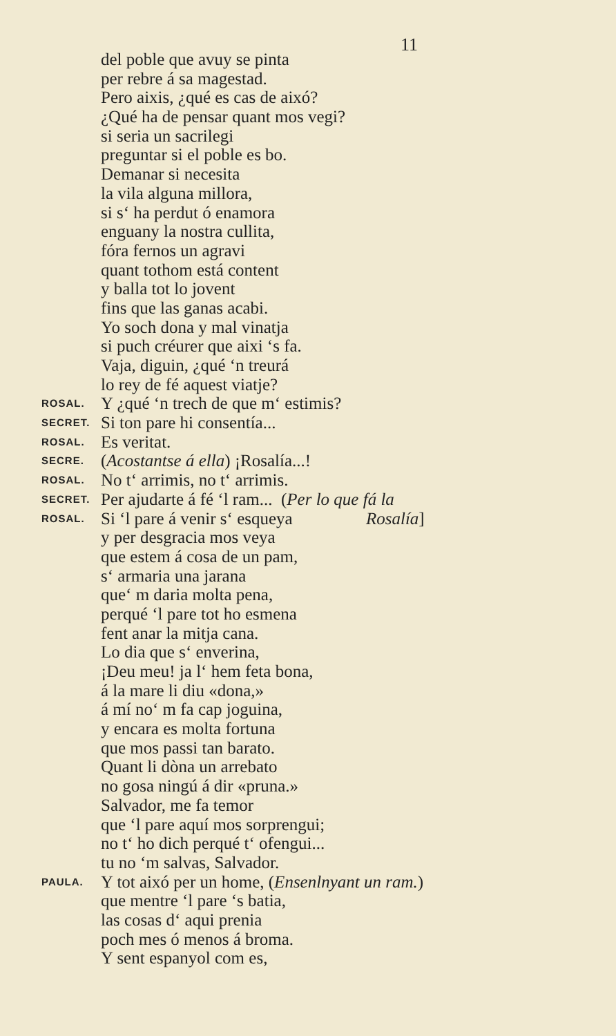11
del poble que avuy se pinta
per rebre á sa magestad.
Pero aixis, ¿qué es cas de aixó?
¿Qué ha de pensar quant mos vegi?
si seria un sacrilegi
preguntar si el poble es bo.
Demanar si necesita
la vila alguna millora,
si s‘ ha perdut ó enamora
enguany la nostra cullita,
fóra fernos un agravi
quant tothom está content
y balla tot lo jovent
fins que las ganas acabi.
Yo soch dona y mal vinatja
si puch créurer que aixi ‘s fa.
Vaja, diguin, ¿qué ‘n treurá
lo rey de fé aquest viatje?
ROSAL. Y ¿qué ‘n trech de que m‘ estimis?
SECRET. Si ton pare hi consentía...
ROSAL. Es veritat.
SECRE. (Acostantse á ella) ¡Rosalía...!
ROSAL. No t‘ arrimis, no t‘ arrimis.
SECRET. Per ajudarte á fé ‘l ram... (Per lo que fá la
ROSAL. Si ‘l pare á venir s‘ esqueya Rosalía]
y per desgracia mos veya
que estem á cosa de un pam,
s‘ armaria una jarana
que‘ m daria molta pena,
perqué ‘l pare tot ho esmena
fent anar la mitja cana.
Lo dia que s‘ enverina,
¡Deu meu! ja l‘ hem feta bona,
á la mare li diu «dona,»
á mí no‘ m fa cap joguina,
y encara es molta fortuna
que mos passi tan barato.
Quant li dòna un arrebato
no gosa ningú á dir «pruna.»
Salvador, me fa temor
que ‘l pare aquí mos sorprengui;
no t‘ ho dich perqué t‘ ofengui...
tu no ‘m salvas, Salvador.
PAULA. Y tot aixó per un home, (Ensenlnyant un ram.)
que mentre ‘l pare ‘s batia,
las cosas d‘ aqui prenia
poch mes ó menos á broma.
Y sent espanyol com es,